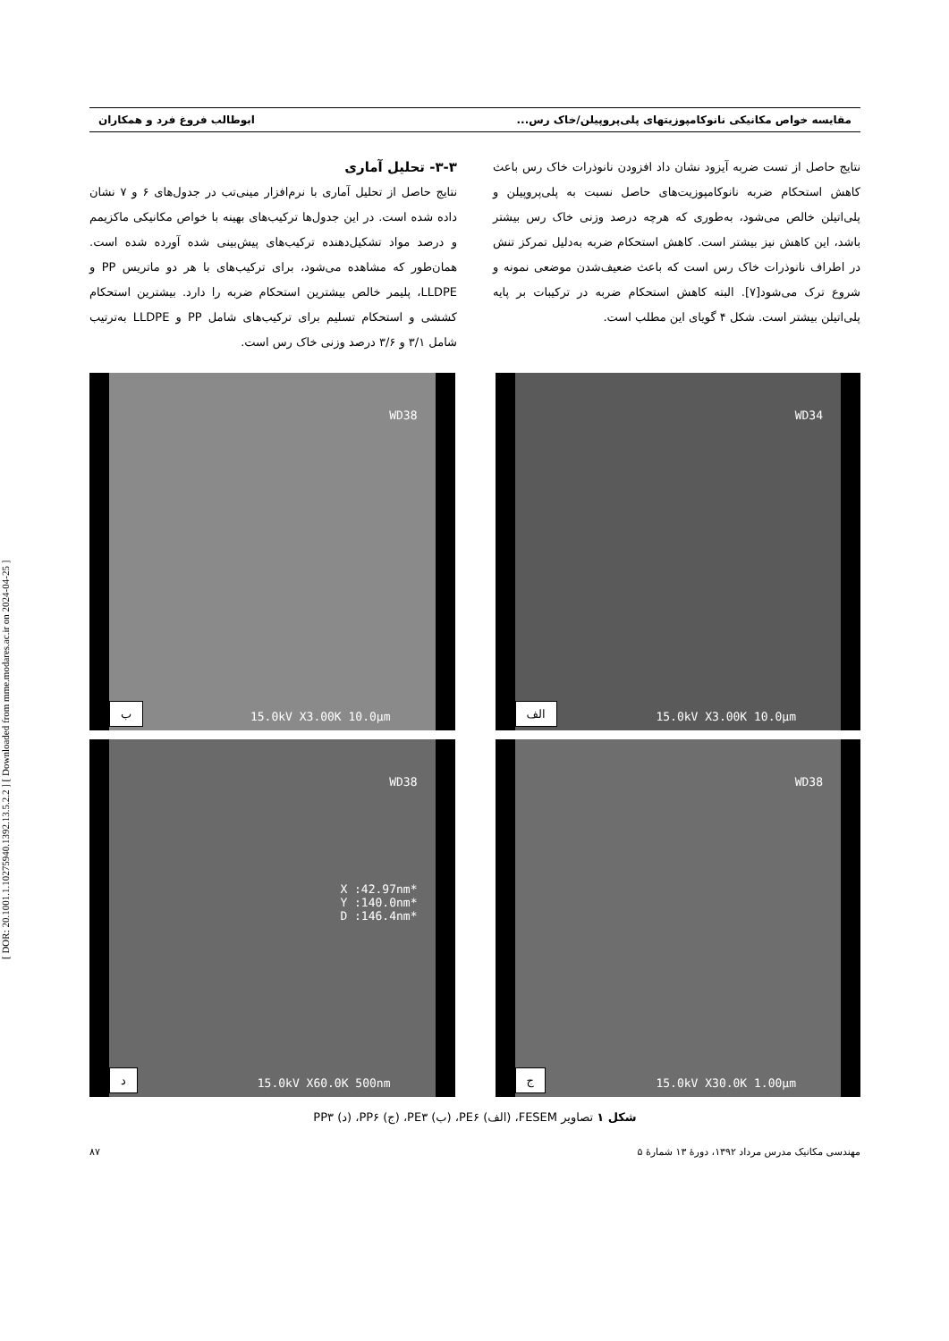[ DOR: 20.1001.1.10275940.1392.13.5.2.2 ] [ Downloaded from mme.modares.ac.ir on 2024-04-25 ]
مقایسه خواص مکانیکی نانوکامپوزیتهای پلی‌پروپیلن/خاک رس... ابوطالب فروغ فرد و همکاران
نتایج حاصل از تست ضربه آیزود نشان داد افزودن نانوذرات خاک رس باعث کاهش استحکام ضربه نانوکامپوزیت‌های حاصل نسبت به پلی‌پروپیلن و پلی‌اتیلن خالص می‌شود، به‌طوری که هرچه درصد وزنی خاک رس بیشتر باشد، این کاهش نیز بیشتر است. کاهش استحکام ضربه به‌دلیل تمرکز تنش در اطراف نانوذرات خاک رس است که باعث ضعیف‌شدن موضعی نمونه و شروع ترک می‌شود[۷]. البته کاهش استحکام ضربه در ترکیبات بر پایه پلی‌اتیلن بیشتر است. شکل ۴ گویای این مطلب است.
۳-۳- تحلیل آماری
نتایج حاصل از تحلیل آماری با نرم‌افزار مینی‌تب در جدول‌های ۶ و ۷ نشان داده شده است. در این جدول‌ها ترکیب‌های بهینه با خواص مکانیکی ماکزیمم و درصد مواد تشکیل‌دهنده ترکیب‌های پیش‌بینی شده آورده شده است. همان‌طور که مشاهده می‌شود، برای ترکیب‌های با هر دو ماتریس PP و LLDPE، پلیمر خالص بیشترین استحکام ضربه را دارد. بیشترین استحکام کششی و استحکام تسلیم برای ترکیب‌های شامل PP و LLDPE به‌ترتیب شامل ۳/۱ و ۳/۶ درصد وزنی خاک رس است.
WD34
15.0kV X3.00K 10.0µm الف
WD38
15.0kV X3.00K 10.0µm ب
WD38
15.0kV X30.0K 1.00µm ج
WD38
*X :42.97nm
*Y :140.0nm
*D :146.4nm
15.0kV X60.0K 500nm د
شکل ۱ تصاویر FESEM، (الف) PE۶، (ب) PE۳، (ج) PP۶، (د) PP۳
مهندسی مکانیک مدرس مرداد ۱۳۹۲، دورهٔ ۱۳ شمارهٔ ۵ ۸۷